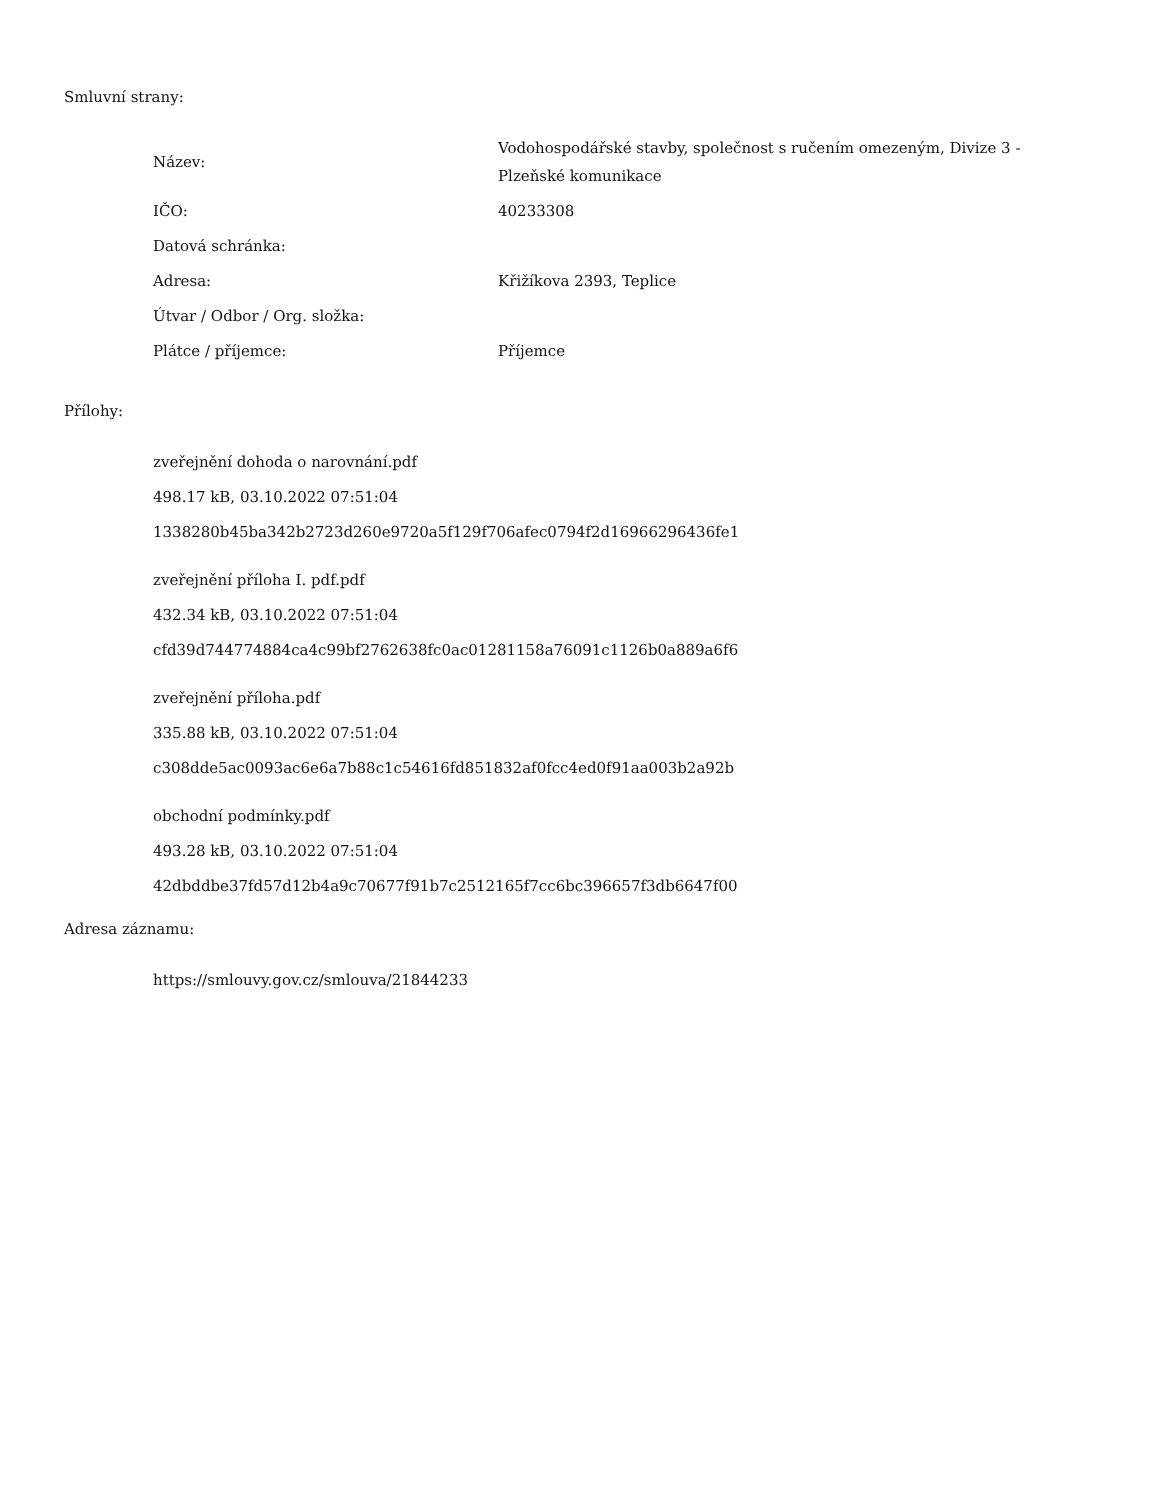Smluvní strany:
| Název: | Vodohospodářské stavby, společnost s ručením omezeným, Divize 3 - Plzeňské komunikace |
| IČO: | 40233308 |
| Datová schránka: | |
| Adresa: | Křižíkova 2393, Teplice |
| Útvar / Odbor / Org. složka: | |
| Plátce / příjemce: | Příjemce |
Přílohy:
zveřejnění dohoda o narovnání.pdf
498.17 kB, 03.10.2022 07:51:04
1338280b45ba342b2723d260e9720a5f129f706afec0794f2d16966296436fe1
zveřejnění příloha I. pdf.pdf
432.34 kB, 03.10.2022 07:51:04
cfd39d744774884ca4c99bf2762638fc0ac01281158a76091c1126b0a889a6f6
zveřejnění příloha.pdf
335.88 kB, 03.10.2022 07:51:04
c308dde5ac0093ac6e6a7b88c1c54616fd851832af0fcc4ed0f91aa003b2a92b
obchodní podmínky.pdf
493.28 kB, 03.10.2022 07:51:04
42dbddbe37fd57d12b4a9c70677f91b7c2512165f7cc6bc396657f3db6647f00
Adresa záznamu:
https://smlouvy.gov.cz/smlouva/21844233